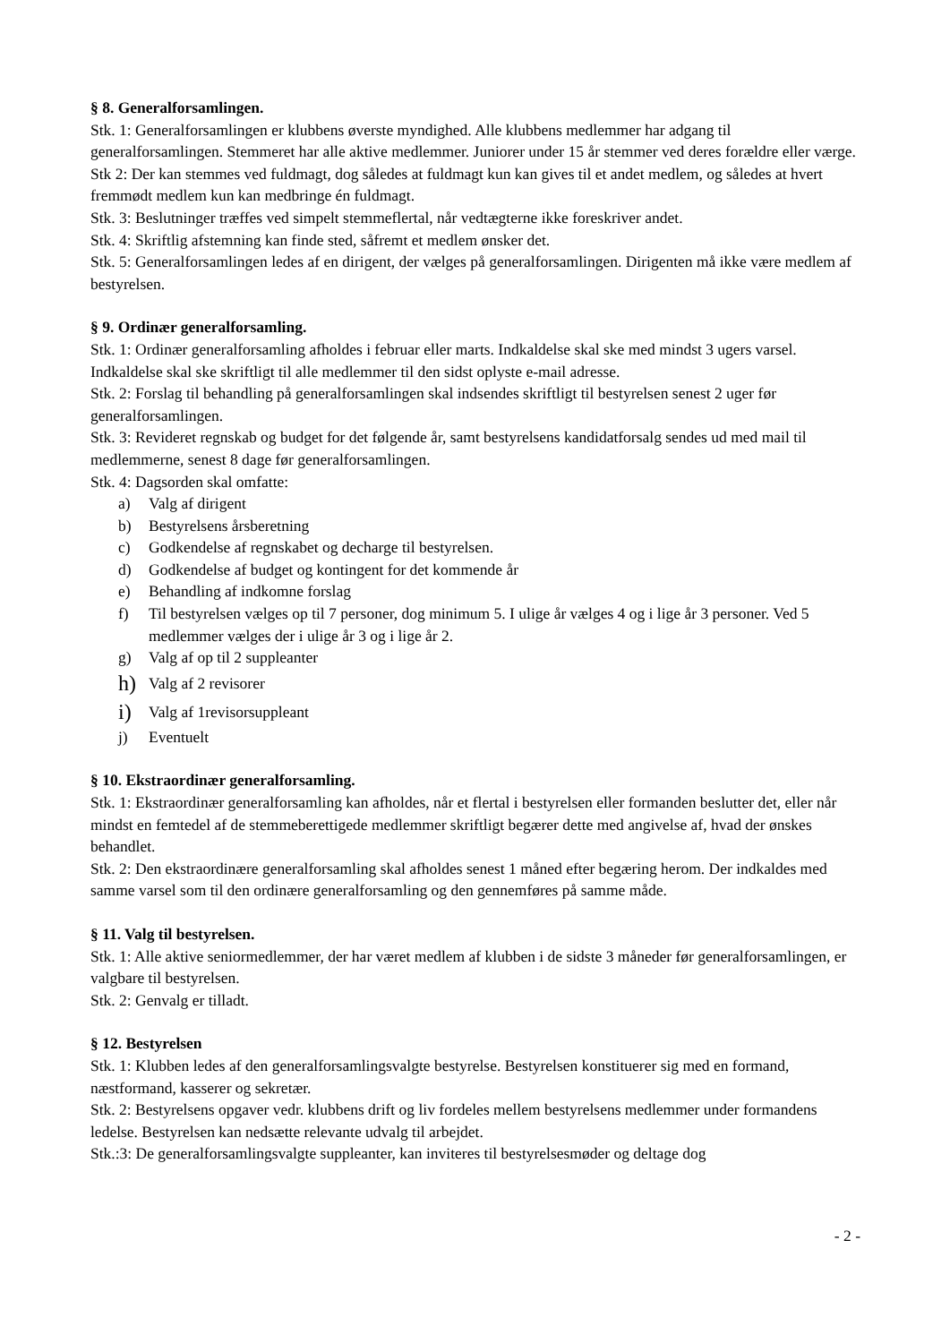§ 8. Generalforsamlingen.
Stk. 1: Generalforsamlingen er klubbens øverste myndighed. Alle klubbens medlemmer har adgang til generalforsamlingen. Stemmeret har alle aktive medlemmer. Juniorer under 15 år stemmer ved deres forældre eller værge.
Stk 2: Der kan stemmes ved fuldmagt, dog således at fuldmagt kun kan gives til et andet medlem, og således at hvert fremmødt medlem kun kan medbringe én fuldmagt.
Stk. 3: Beslutninger træffes ved simpelt stemmeflertal, når vedtægterne ikke foreskriver andet.
Stk. 4: Skriftlig afstemning kan finde sted, såfremt et medlem ønsker det.
Stk. 5: Generalforsamlingen ledes af en dirigent, der vælges på generalforsamlingen. Dirigenten må ikke være medlem af bestyrelsen.
§ 9. Ordinær generalforsamling.
Stk. 1: Ordinær generalforsamling afholdes i februar eller marts. Indkaldelse skal ske med mindst 3 ugers varsel. Indkaldelse skal ske skriftligt til alle medlemmer til den sidst oplyste e-mail adresse.
Stk. 2: Forslag til behandling på generalforsamlingen skal indsendes skriftligt til bestyrelsen senest 2 uger før generalforsamlingen.
Stk. 3: Revideret regnskab og budget for det følgende år, samt bestyrelsens kandidatforsalg sendes ud med mail til medlemmerne, senest 8 dage før generalforsamlingen.
Stk. 4: Dagsorden skal omfatte:
a) Valg af dirigent
b) Bestyrelsens årsberetning
c) Godkendelse af regnskabet og decharge til bestyrelsen.
d) Godkendelse af budget og kontingent for det kommende år
e) Behandling af indkomne forslag
f) Til bestyrelsen vælges op til 7 personer, dog minimum 5. I ulige år vælges 4 og i lige år 3 personer. Ved 5 medlemmer vælges der i ulige år 3 og i lige år 2.
g) Valg af op til 2 suppleanter
h) Valg af 2 revisorer
i) Valg af 1revisorsuppleant
j) Eventuelt
§ 10. Ekstraordinær generalforsamling.
Stk. 1: Ekstraordinær generalforsamling kan afholdes, når et flertal i bestyrelsen eller formanden beslutter det, eller når mindst en femtedel af de stemmeberettigede medlemmer skriftligt begærer dette med angivelse af, hvad der ønskes behandlet.
Stk. 2: Den ekstraordinære generalforsamling skal afholdes senest 1 måned efter begæring herom. Der indkaldes med samme varsel som til den ordinære generalforsamling og den gennemføres på samme måde.
§ 11. Valg til bestyrelsen.
Stk. 1: Alle aktive seniormedlemmer, der har været medlem af klubben i de sidste 3 måneder før generalforsamlingen, er valgbare til bestyrelsen.
Stk. 2: Genvalg er tilladt.
§ 12. Bestyrelsen
Stk. 1: Klubben ledes af den generalforsamlingsvalgte bestyrelse. Bestyrelsen konstituerer sig med en formand, næstformand, kasserer og sekretær.
Stk. 2: Bestyrelsens opgaver vedr. klubbens drift og liv fordeles mellem bestyrelsens medlemmer under formandens ledelse. Bestyrelsen kan nedsætte relevante udvalg til arbejdet.
Stk.:3: De generalforsamlingsvalgte suppleanter, kan inviteres til bestyrelsesmøder og deltage dog
- 2 -